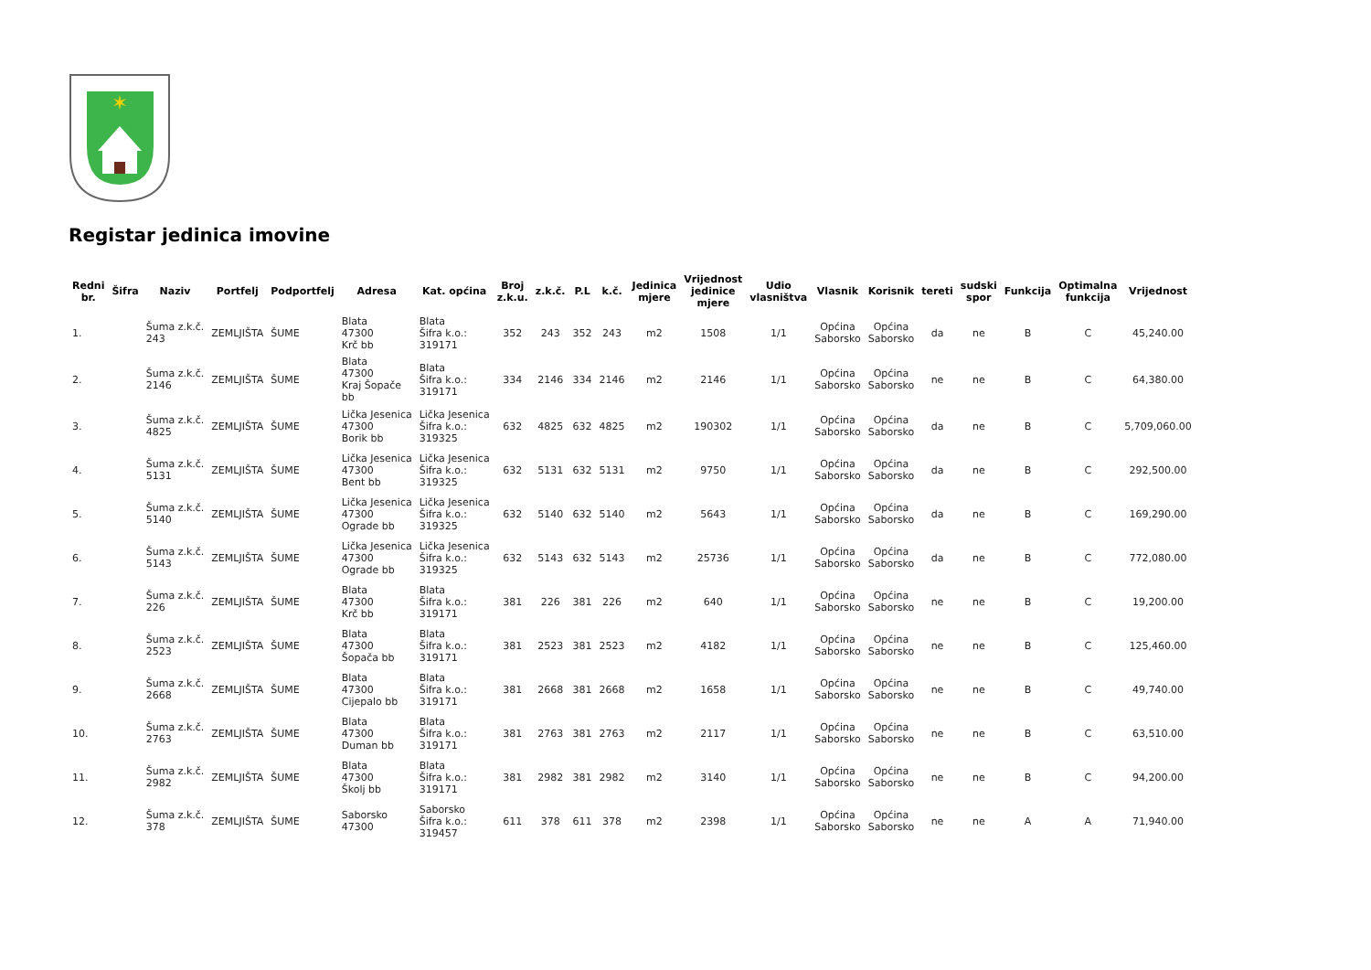✶
Registar jedinica imovine
| Redni br. | Šifra | Naziv | Portfelj | Podportfelj | Adresa | Kat. općina | Broj z.k.u. | z.k.č. | P.L | k.č. | Jedinica mjere | Vrijednost jedinice mjere | Udio vlasništva | Vlasnik | Korisnik | tereti | sudski spor | Funkcija | Optimalna funkcija | Vrijednost |
| --- | --- | --- | --- | --- | --- | --- | --- | --- | --- | --- | --- | --- | --- | --- | --- | --- | --- | --- | --- | --- |
| 1. | | Šuma z.k.č. 243 | ZEMLJIŠTA | ŠUME | Blata 47300 Krč bb | Blata Šifra k.o.: 319171 | 352 | 243 | 352 | 243 | m2 | 1508 | 1/1 | Općina Saborsko | Općina Saborsko | da | ne | B | C | 45,240.00 |
| 2. | | Šuma z.k.č. 2146 | ZEMLJIŠTA | ŠUME | Blata 47300 Kraj Šopače bb | Blata Šifra k.o.: 319171 | 334 | 2146 | 334 | 2146 | m2 | 2146 | 1/1 | Općina Saborsko | Općina Saborsko | ne | ne | B | C | 64,380.00 |
| 3. | | Šuma z.k.č. 4825 | ZEMLJIŠTA | ŠUME | Lička Jesenica 47300 Borik bb | Lička Jesenica Šifra k.o.: 319325 | 632 | 4825 | 632 | 4825 | m2 | 190302 | 1/1 | Općina Saborsko | Općina Saborsko | da | ne | B | C | 5,709,060.00 |
| 4. | | Šuma z.k.č. 5131 | ZEMLJIŠTA | ŠUME | Lička Jesenica 47300 Bent bb | Lička Jesenica Šifra k.o.: 319325 | 632 | 5131 | 632 | 5131 | m2 | 9750 | 1/1 | Općina Saborsko | Općina Saborsko | da | ne | B | C | 292,500.00 |
| 5. | | Šuma z.k.č. 5140 | ZEMLJIŠTA | ŠUME | Lička Jesenica 47300 Ograde bb | Lička Jesenica Šifra k.o.: 319325 | 632 | 5140 | 632 | 5140 | m2 | 5643 | 1/1 | Općina Saborsko | Općina Saborsko | da | ne | B | C | 169,290.00 |
| 6. | | Šuma z.k.č. 5143 | ZEMLJIŠTA | ŠUME | Lička Jesenica 47300 Ograde bb | Lička Jesenica Šifra k.o.: 319325 | 632 | 5143 | 632 | 5143 | m2 | 25736 | 1/1 | Općina Saborsko | Općina Saborsko | da | ne | B | C | 772,080.00 |
| 7. | | Šuma z.k.č. 226 | ZEMLJIŠTA | ŠUME | Blata 47300 Krč bb | Blata Šifra k.o.: 319171 | 381 | 226 | 381 | 226 | m2 | 640 | 1/1 | Općina Saborsko | Općina Saborsko | ne | ne | B | C | 19,200.00 |
| 8. | | Šuma z.k.č. 2523 | ZEMLJIŠTA | ŠUME | Blata 47300 Šopača bb | Blata Šifra k.o.: 319171 | 381 | 2523 | 381 | 2523 | m2 | 4182 | 1/1 | Općina Saborsko | Općina Saborsko | ne | ne | B | C | 125,460.00 |
| 9. | | Šuma z.k.č. 2668 | ZEMLJIŠTA | ŠUME | Blata 47300 Cijepalo bb | Blata Šifra k.o.: 319171 | 381 | 2668 | 381 | 2668 | m2 | 1658 | 1/1 | Općina Saborsko | Općina Saborsko | ne | ne | B | C | 49,740.00 |
| 10. | | Šuma z.k.č. 2763 | ZEMLJIŠTA | ŠUME | Blata 47300 Duman bb | Blata Šifra k.o.: 319171 | 381 | 2763 | 381 | 2763 | m2 | 2117 | 1/1 | Općina Saborsko | Općina Saborsko | ne | ne | B | C | 63,510.00 |
| 11. | | Šuma z.k.č. 2982 | ZEMLJIŠTA | ŠUME | Blata 47300 Školj bb | Blata Šifra k.o.: 319171 | 381 | 2982 | 381 | 2982 | m2 | 3140 | 1/1 | Općina Saborsko | Općina Saborsko | ne | ne | B | C | 94,200.00 |
| 12. | | Šuma z.k.č. 378 | ZEMLJIŠTA | ŠUME | Saborsko 47300 | Saborsko Šifra k.o.: 319457 | 611 | 378 | 611 | 378 | m2 | 2398 | 1/1 | Općina Saborsko | Općina Saborsko | ne | ne | A | A | 71,940.00 |